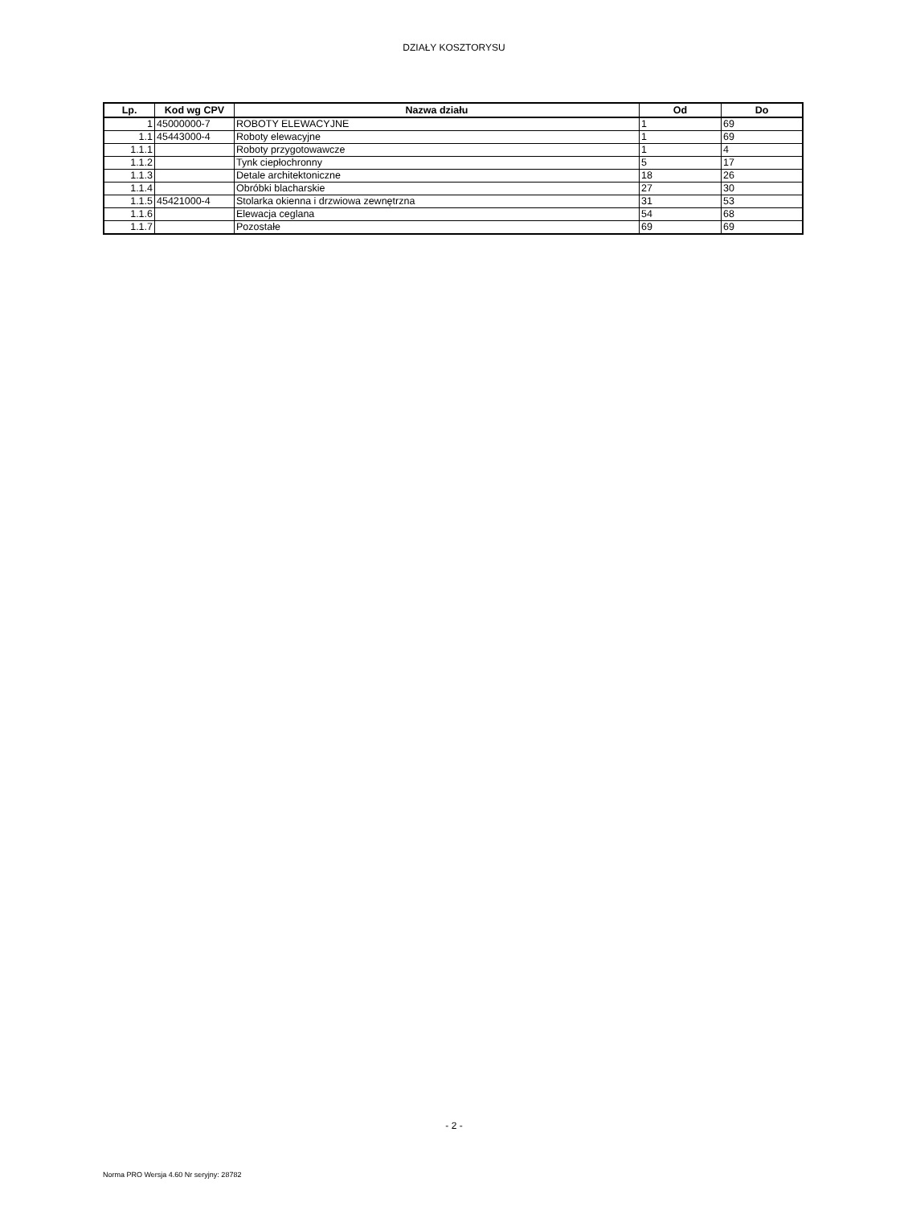DZIAŁY KOSZTORYSU
| Lp. | Kod wg CPV | Nazwa działu | Od | Do |
| --- | --- | --- | --- | --- |
| 1 | 45000000-7 | ROBOTY ELEWACYJNE | 1 | 69 |
| 1.1 | 45443000-4 | Roboty elewacyjne | 1 | 69 |
| 1.1.1 | | Roboty przygotowawcze | 1 | 4 |
| 1.1.2 | | Tynk ciepłochronny | 5 | 17 |
| 1.1.3 | | Detale architektoniczne | 18 | 26 |
| 1.1.4 | | Obróbki blacharskie | 27 | 30 |
| 1.1.5 | 45421000-4 | Stolarka okienna i drzwiowa zewnętrzna | 31 | 53 |
| 1.1.6 | | Elewacja ceglana | 54 | 68 |
| 1.1.7 | | Pozostałe | 69 | 69 |
- 2 -
Norma PRO Wersja 4.60 Nr seryjny: 28782